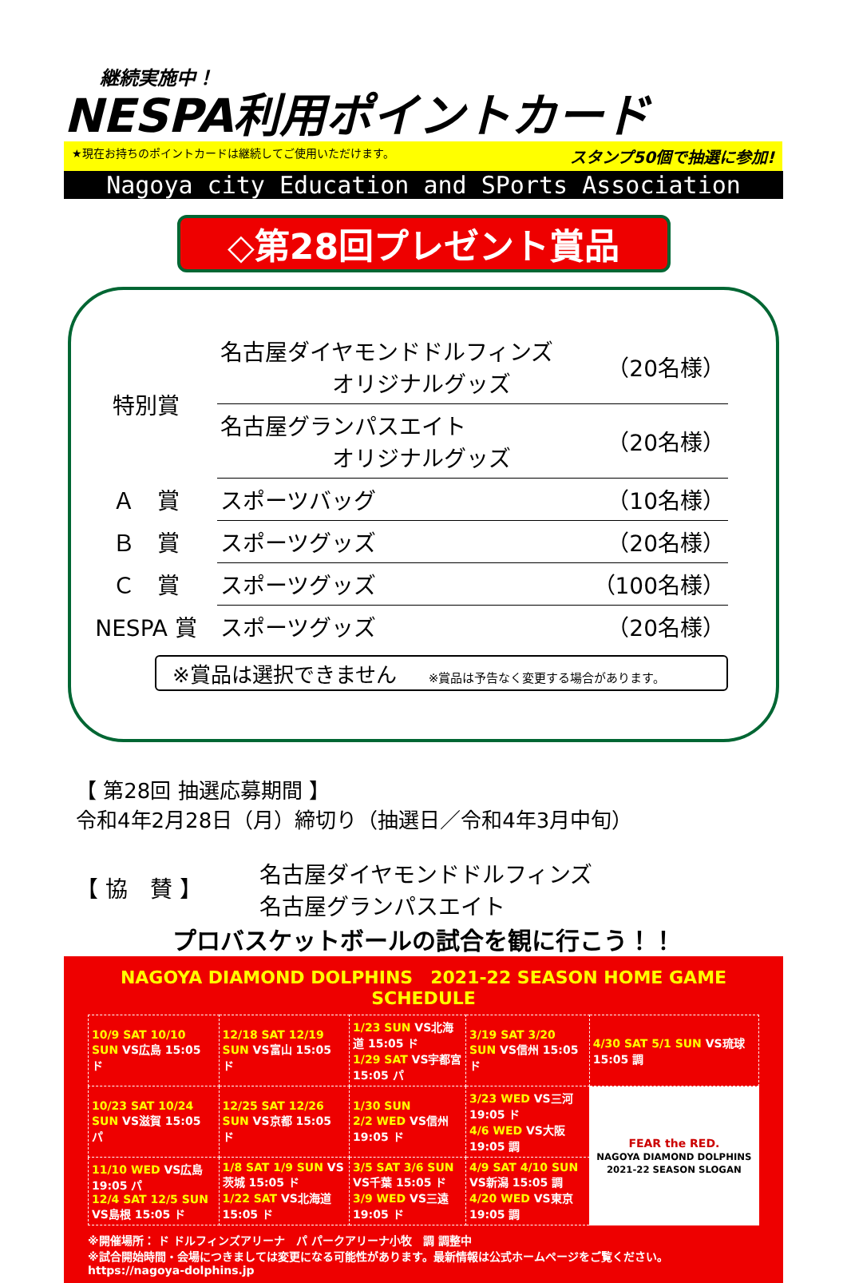継続実施中！
NESPA利用ポイントカード
★現在お持ちのポイントカードは継続してご使用いただけます。 スタンプ50個で抽選に参加!
Nagoya city Education and SPorts Association
◇第28回プレゼント賞品
| 特別賞 | 名古屋ダイヤモンドドルフィンズ オリジナルグッズ | （20名様） |
| | 名古屋グランパスエイト オリジナルグッズ | （20名様） |
| Ａ 賞 | スポーツバッグ | （10名様） |
| Ｂ 賞 | スポーツグッズ | （20名様） |
| Ｃ 賞 | スポーツグッズ | （100名様） |
| NESPA 賞 | スポーツグッズ | （20名様） |
※賞品は選択できません ※賞品は予告なく変更する場合があります。
【 第28回 抽選応募期間 】
令和4年2月28日（月）締切り（抽選日／令和4年3月中旬）
【 協　賛 】
名古屋ダイヤモンドドルフィンズ
名古屋グランパスエイト
プロバスケットボールの試合を観に行こう！！
NAGOYA DIAMOND DOLPHINS　2021-22 SEASON HOME GAME SCHEDULE
| 10/9 SAT 10/10 SUN VS広島 15:05 ド | 12/18 SAT 12/19 SUN VS富山 15:05 ド | 1/23 SUN VS北海道 15:05 ド 1/29 SAT VS宇都宮 15:05 パ | 3/19 SAT 3/20 SUN VS信州 15:05 ド | 4/30 SAT 5/1 SUN VS琉球 15:05 調 |
| 10/23 SAT 10/24 SUN VS滋賀 15:05 パ | 12/25 SAT 12/26 SUN VS京都 15:05 ド | 1/30 SUN 2/2 WED VS信州 19:05 ド | 3/23 WED VS三河 19:05 ド 4/6 WED VS大阪 19:05 調 | FEAR the RED. NAGOYA DIAMOND DOLPHINS 2021-22 SEASON SLOGAN |
| 11/10 WED VS広島 19:05 パ 12/4 SAT 12/5 SUN VS島根 15:05 ド | 1/8 SAT 1/9 SUN VS茨城 15:05 ド 1/22 SAT VS北海道 15:05 ド | 3/5 SAT 3/6 SUN VS千葉 15:05 ド 3/9 WED VS三遠 19:05 ド | 4/9 SAT 4/10 SUN VS新潟 15:05 調 4/20 WED VS東京 19:05 調 | |
※開催場所： ド ドルフィンズアリーナ　パ パークアリーナ小牧　調 調整中
※試合開始時間・会場につきましては変更になる可能性があります。最新情報は公式ホームページをご覧ください。 https://nagoya-dolphins.jp